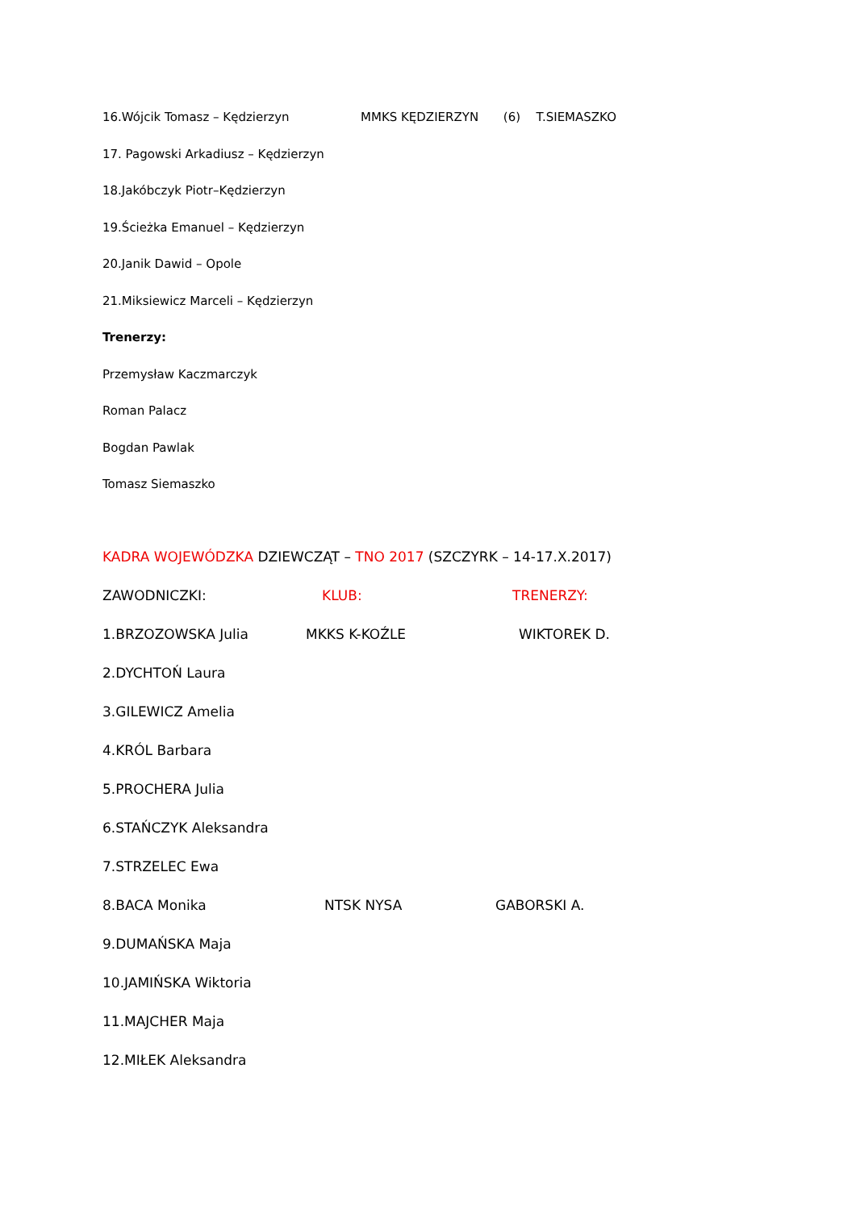16.Wójcik Tomasz – Kędzierzyn MMKS KĘDZIERZYN (6) T.SIEMASZKO
17. Pagowski Arkadiusz – Kędzierzyn
18.Jakóbczyk Piotr–Kędzierzyn
19.Ścieżka Emanuel – Kędzierzyn
20.Janik Dawid – Opole
21.Miksiewicz Marceli – Kędzierzyn
Trenerzy:
Przemysław Kaczmarczyk
Roman Palacz
Bogdan Pawlak
Tomasz Siemaszko
KADRA WOJEWÓDZKA DZIEWCZĄT – TNO 2017 (SZCZYRK – 14-17.X.2017)
ZAWODNICZKI: KLUB: TRENERZY:
1.BRZOZOWSKA Julia MKKS K-KOŹLE WIKTOREK D.
2.DYCHTOŃ Laura
3.GILEWICZ Amelia
4.KRÓL Barbara
5.PROCHERA Julia
6.STAŃCZYK Aleksandra
7.STRZELEC Ewa
8.BACA Monika NTSK NYSA GABORSKI A.
9.DUMAŃSKA Maja
10.JAMIŃSKA Wiktoria
11.MAJCHER Maja
12.MIŁEK Aleksandra